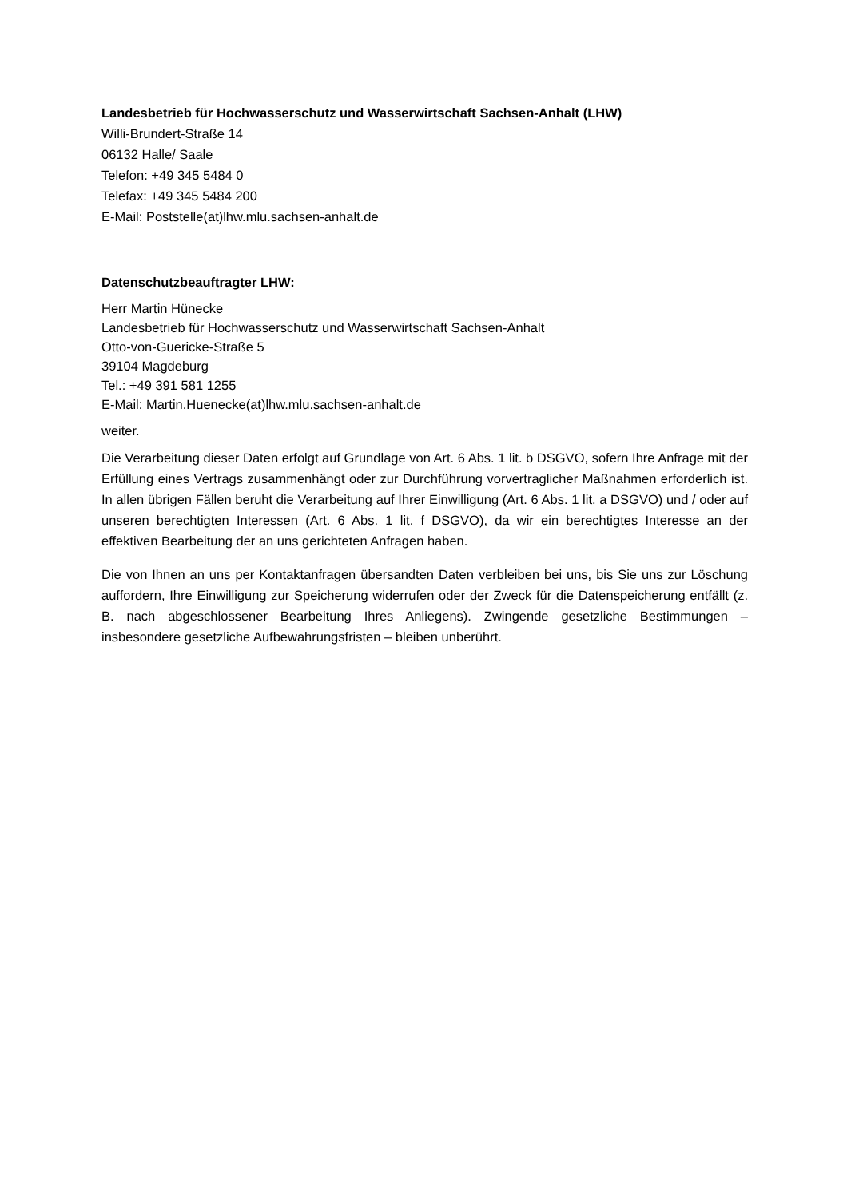Landesbetrieb für Hochwasserschutz und Wasserwirtschaft Sachsen-Anhalt (LHW)
Willi-Brundert-Straße 14
06132 Halle/ Saale
Telefon: +49 345 5484 0
Telefax: +49 345 5484 200
E-Mail: Poststelle(at)lhw.mlu.sachsen-anhalt.de
Datenschutzbeauftragter LHW:
Herr Martin Hünecke
Landesbetrieb für Hochwasserschutz und Wasserwirtschaft Sachsen-Anhalt
Otto-von-Guericke-Straße 5
39104 Magdeburg
Tel.: +49 391 581 1255
E-Mail: Martin.Huenecke(at)lhw.mlu.sachsen-anhalt.de
weiter.
Die Verarbeitung dieser Daten erfolgt auf Grundlage von Art. 6 Abs. 1 lit. b DSGVO, sofern Ihre Anfrage mit der Erfüllung eines Vertrags zusammenhängt oder zur Durchführung vorvertraglicher Maßnahmen erforderlich ist. In allen übrigen Fällen beruht die Verarbeitung auf Ihrer Einwilligung (Art. 6 Abs. 1 lit. a DSGVO) und / oder auf unseren berechtigten Interessen (Art. 6 Abs. 1 lit. f DSGVO), da wir ein berechtigtes Interesse an der effektiven Bearbeitung der an uns gerichteten Anfragen haben.
Die von Ihnen an uns per Kontaktanfragen übersandten Daten verbleiben bei uns, bis Sie uns zur Löschung auffordern, Ihre Einwilligung zur Speicherung widerrufen oder der Zweck für die Datenspeicherung entfällt (z. B. nach abgeschlossener Bearbeitung Ihres Anliegens). Zwingende gesetzliche Bestimmungen – insbesondere gesetzliche Aufbewahrungsfristen – bleiben unberührt.